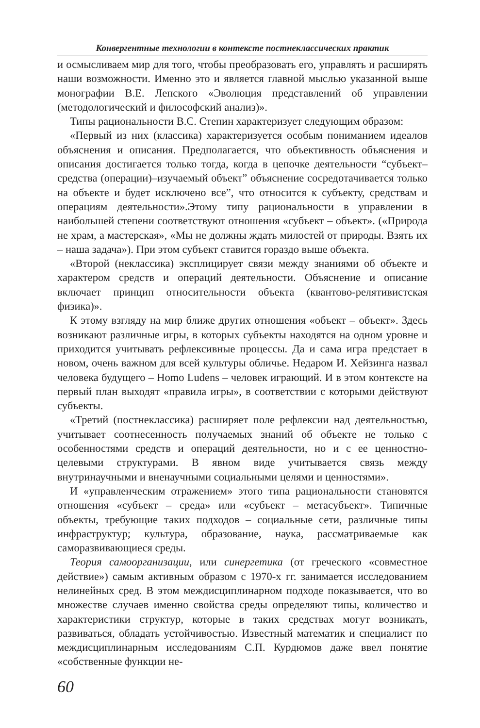Конвергентные технологии в контексте постнеклассических практик
и осмысливаем мир для того, чтобы преобразовать его, управлять и расширять наши возможности. Именно это и является главной мыслью указанной выше монографии В.Е. Лепского «Эволюция представлений об управлении (методологический и философский анализ)».
Типы рациональности В.С. Степин характеризует следующим образом:
«Первый из них (классика) характеризуется особым пониманием идеалов объяснения и описания. Предполагается, что объективность объяснения и описания достигается только тогда, когда в цепочке деятельности “субъект–средства (операции)–изучаемый объект” объяснение сосредотачивается только на объекте и будет исключено все”, что относится к субъекту, средствам и операциям деятельности».Этому типу рациональности в управлении в наибольшей степени соответствуют отношения «субъект – объект». («Природа не храм, а мастерская», «Мы не должны ждать милостей от природы. Взять их – наша задача»). При этом субъект ставится гораздо выше объекта.
«Второй (неклассика) эксплицирует связи между знаниями об объекте и характером средств и операций деятельности. Объяснение и описание включает принцип относительности объекта (квантово-релятивистская физика)».
К этому взгляду на мир ближе других отношения «объект – объект». Здесь возникают различные игры, в которых субъекты находятся на одном уровне и приходится учитывать рефлексивные процессы. Да и сама игра предстает в новом, очень важном для всей культуры обличье. Недаром И. Хейзинга назвал человека будущего – Homo Ludens – человек играющий. И в этом контексте на первый план выходят «правила игры», в соответствии с которыми действуют субъекты.
«Третий (постнеклассика) расширяет поле рефлексии над деятельностью, учитывает соотнесенность получаемых знаний об объекте не только с особенностями средств и операций деятельности, но и с ее ценностно-целевыми структурами. В явном виде учитывается связь между внутринаучными и вненаучными социальными целями и ценностями».
И «управленческим отражением» этого типа рациональности становятся отношения «субъект – среда» или «субъект – метасубъект». Типичные объекты, требующие таких подходов – социальные сети, различные типы инфраструктур; культура, образование, наука, рассматриваемые как саморазвивающиеся среды.
Теория самоорганизации, или синергетика (от греческого «совместное действие») самым активным образом с 1970-х гг. занимается исследованием нелинейных сред. В этом междисциплинарном подходе показывается, что во множестве случаев именно свойства среды определяют типы, количество и характеристики структур, которые в таких средствах могут возникать, развиваться, обладать устойчивостью. Известный математик и специалист по междисциплинарным исследованиям С.П. Курдюмов даже ввел понятие «собственные функции не-
60